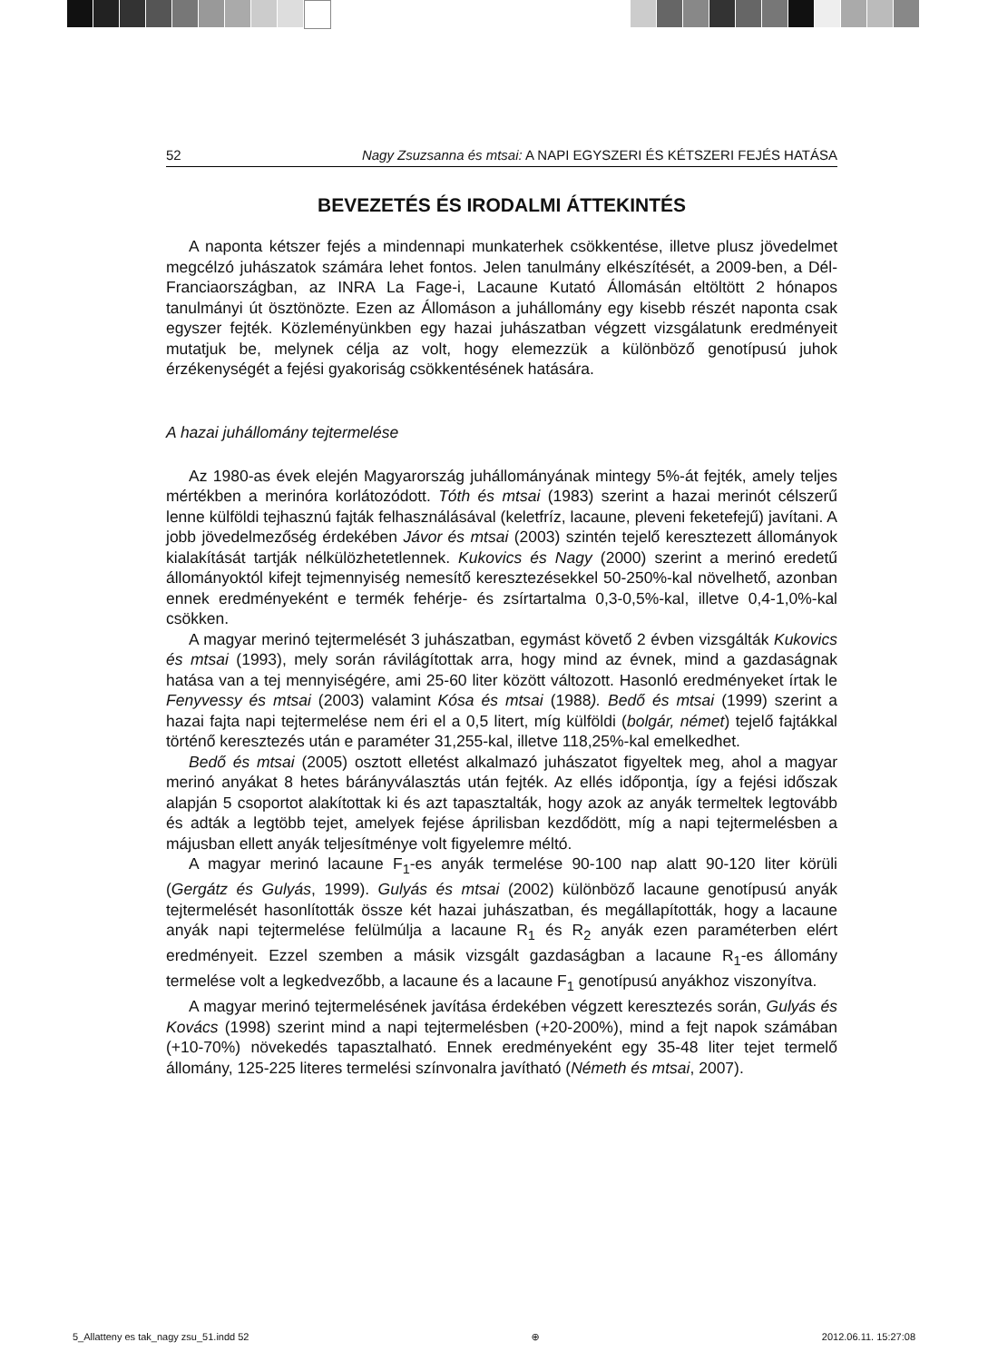52 Nagy Zsuzsanna és mtsai: A NAPI EGYSZERI ÉS KÉTSZERI FEJÉS HATÁSA
BEVEZETÉS ÉS IRODALMI ÁTTEKINTÉS
A naponta kétszer fejés a mindennapi munkaterhek csökkentése, illetve plusz jövedelmet megcélzó juhászatok számára lehet fontos. Jelen tanulmány elkészítését, a 2009-ben, a Dél-Franciaországban, az INRA La Fage-i, Lacaune Kutató Állomásán eltöltött 2 hónapos tanulmányi út ösztönözte. Ezen az Állomáson a juhállomány egy kisebb részét naponta csak egyszer fejték. Közleményünkben egy hazai juhászatban végzett vizsgálatunk eredményeit mutatjuk be, melynek célja az volt, hogy elemezzük a különböző genotípusú juhok érzékenységét a fejési gyakoriság csökkentésének hatására.
A hazai juhállomány tejtermelése
Az 1980-as évek elején Magyarország juhállományának mintegy 5%-át fejték, amely teljes mértékben a merinóra korlátozódott. Tóth és mtsai (1983) szerint a hazai merinót célszerű lenne külföldi tejhasznú fajták felhasználásával (keletfríz, lacaune, pleveni feketefejű) javítani. A jobb jövedelmezőség érdekében Jávor és mtsai (2003) szintén tejelő keresztezett állományok kialakítását tartják nélkülözhetetlennek. Kukovics és Nagy (2000) szerint a merinó eredetű állományoktól kifejt tejmennyiség nemesítő keresztezésekkel 50-250%-kal növelhető, azonban ennek eredményeként e termék fehérje- és zsírtartalma 0,3-0,5%-kal, illetve 0,4-1,0%-kal csökken.
A magyar merinó tejtermelését 3 juhászatban, egymást követő 2 évben vizsgálták Kukovics és mtsai (1993), mely során rávilágítottak arra, hogy mind az évnek, mind a gazdaságnak hatása van a tej mennyiségére, ami 25-60 liter között változott. Hasonló eredményeket írtak le Fenyvessy és mtsai (2003) valamint Kósa és mtsai (1988). Bedő és mtsai (1999) szerint a hazai fajta napi tejtermelése nem éri el a 0,5 litert, míg külföldi (bolgár, német) tejelő fajtákkal történő keresztezés után e paraméter 31,255-kal, illetve 118,25%-kal emelkedhet.
Bedő és mtsai (2005) osztott elletést alkalmazó juhászatot figyeltek meg, ahol a magyar merinó anyákat 8 hetes bárányválasztás után fejték. Az ellés időpontja, így a fejési időszak alapján 5 csoportot alakítottak ki és azt tapasztalták, hogy azok az anyák termeltek legtovább és adták a legtöbb tejet, amelyek fejése áprilisban kezdődött, míg a napi tejtermelésben a májusban ellett anyák teljesítménye volt figyelemre méltó.
A magyar merinó lacaune F<sub>1</sub>-es anyák termelése 90-100 nap alatt 90-120 liter körüli (Gergátz és Gulyás, 1999). Gulyás és mtsai (2002) különböző lacaune genotípusú anyák tejtermelését hasonlították össze két hazai juhászatban, és megállapították, hogy a lacaune anyák napi tejtermelése felülmúlja a lacaune R<sub>1</sub> és R<sub>2</sub> anyák ezen paraméterben elért eredményeit. Ezzel szemben a másik vizsgált gazdaságban a lacaune R<sub>1</sub>-es állomány termelése volt a legkedvezőbb, a lacaune és a lacaune F<sub>1</sub> genotípusú anyákhoz viszonyítva.
A magyar merinó tejtermelésének javítása érdekében végzett keresztezés során, Gulyás és Kovács (1998) szerint mind a napi tejtermelésben (+20-200%), mind a fejt napok számában (+10-70%) növekedés tapasztalható. Ennek eredményeként egy 35-48 liter tejet termelő állomány, 125-225 literes termelési színvonalra javítható (Németh és mtsai, 2007).
5_Allatteny es tak_nagy zsu_51.indd 52 ⊕ 2012.06.11. 15:27:08